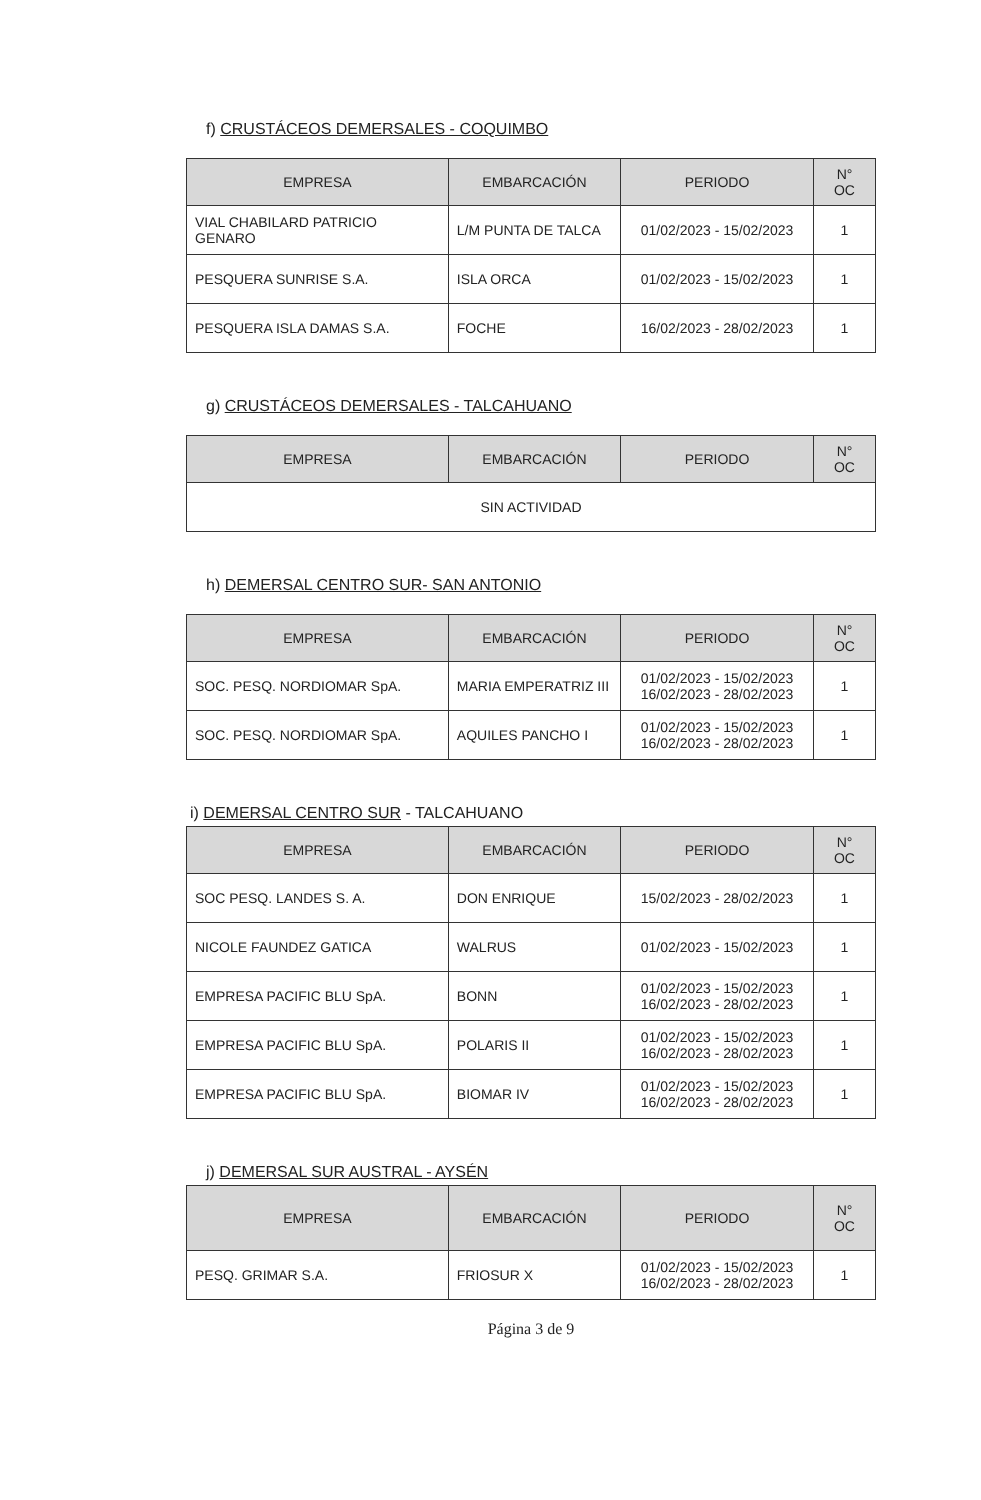f) CRUSTÁCEOS DEMERSALES - COQUIMBO
| EMPRESA | EMBARCACIÓN | PERIODO | N° OC |
| --- | --- | --- | --- |
| VIAL CHABILARD PATRICIO GENARO | L/M PUNTA DE TALCA | 01/02/2023 - 15/02/2023 | 1 |
| PESQUERA SUNRISE S.A. | ISLA ORCA | 01/02/2023 - 15/02/2023 | 1 |
| PESQUERA ISLA DAMAS S.A. | FOCHE | 16/02/2023 - 28/02/2023 | 1 |
g) CRUSTÁCEOS DEMERSALES - TALCAHUANO
| EMPRESA | EMBARCACIÓN | PERIODO | N° OC |
| --- | --- | --- | --- |
| SIN ACTIVIDAD | | | |
h) DEMERSAL CENTRO SUR- SAN ANTONIO
| EMPRESA | EMBARCACIÓN | PERIODO | N° OC |
| --- | --- | --- | --- |
| SOC. PESQ. NORDIOMAR SpA. | MARIA EMPERATRIZ III | 01/02/2023 - 15/02/2023 16/02/2023 - 28/02/2023 | 1 |
| SOC. PESQ. NORDIOMAR SpA. | AQUILES PANCHO I | 01/02/2023 - 15/02/2023 16/02/2023 - 28/02/2023 | 1 |
i) DEMERSAL CENTRO SUR - TALCAHUANO
| EMPRESA | EMBARCACIÓN | PERIODO | N° OC |
| --- | --- | --- | --- |
| SOC PESQ. LANDES S. A. | DON ENRIQUE | 15/02/2023 - 28/02/2023 | 1 |
| NICOLE FAUNDEZ GATICA | WALRUS | 01/02/2023 - 15/02/2023 | 1 |
| EMPRESA PACIFIC BLU SpA. | BONN | 01/02/2023 - 15/02/2023 16/02/2023 - 28/02/2023 | 1 |
| EMPRESA PACIFIC BLU SpA. | POLARIS II | 01/02/2023 - 15/02/2023 16/02/2023 - 28/02/2023 | 1 |
| EMPRESA PACIFIC BLU SpA. | BIOMAR IV | 01/02/2023 - 15/02/2023 16/02/2023 - 28/02/2023 | 1 |
j) DEMERSAL SUR AUSTRAL - AYSÉN
| EMPRESA | EMBARCACIÓN | PERIODO | N° OC |
| --- | --- | --- | --- |
| PESQ. GRIMAR S.A. | FRIOSUR X | 01/02/2023 - 15/02/2023 16/02/2023 - 28/02/2023 | 1 |
Página 3 de 9